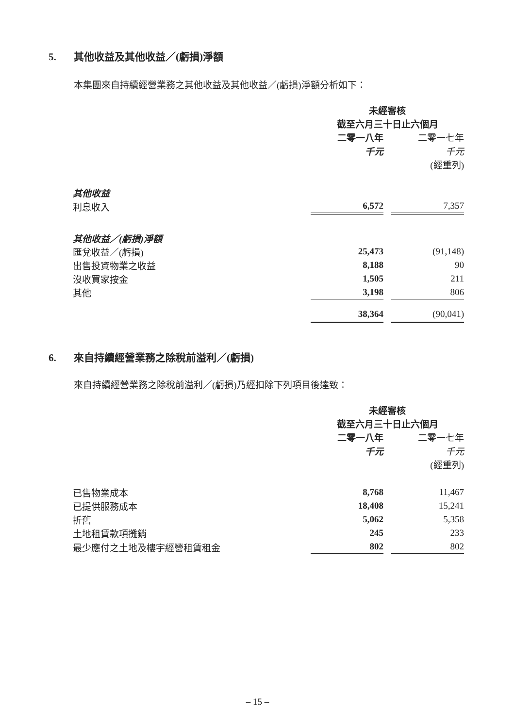5. 其他收益及其他收益／(虧損)淨額
本集團來自持續經營業務之其他收益及其他收益／(虧損)淨額分析如下：
| | 未經審核 | | |
| | 截至六月三十日止六個月 | | |
| | 二零一八年 | | 二零一七年 |
| | 千元 | | 千元 |
| | | | (經重列) |
| 其他收益 | | | |
| 利息收入 | 6,572 | | 7,357 |
| 其他收益／(虧損)淨額 | | | |
| 匯兌收益／(虧損) | 25,473 | | (91,148) |
| 出售投資物業之收益 | 8,188 | | 90 |
| 沒收買家按金 | 1,505 | | 211 |
| 其他 | 3,198 | | 806 |
| | 38,364 | | (90,041) |
6. 來自持續經營業務之除稅前溢利／(虧損)
來自持續經營業務之除稅前溢利／(虧損)乃經扣除下列項目後達致：
| | 未經審核 | | |
| | 截至六月三十日止六個月 | | |
| | 二零一八年 | | 二零一七年 |
| | 千元 | | 千元 |
| | | | (經重列) |
| 已售物業成本 | 8,768 | | 11,467 |
| 已提供服務成本 | 18,408 | | 15,241 |
| 折舊 | 5,062 | | 5,358 |
| 土地租賃款項攤銷 | 245 | | 233 |
| 最少應付之土地及樓宇經營租賃租金 | 802 | | 802 |
– 15 –